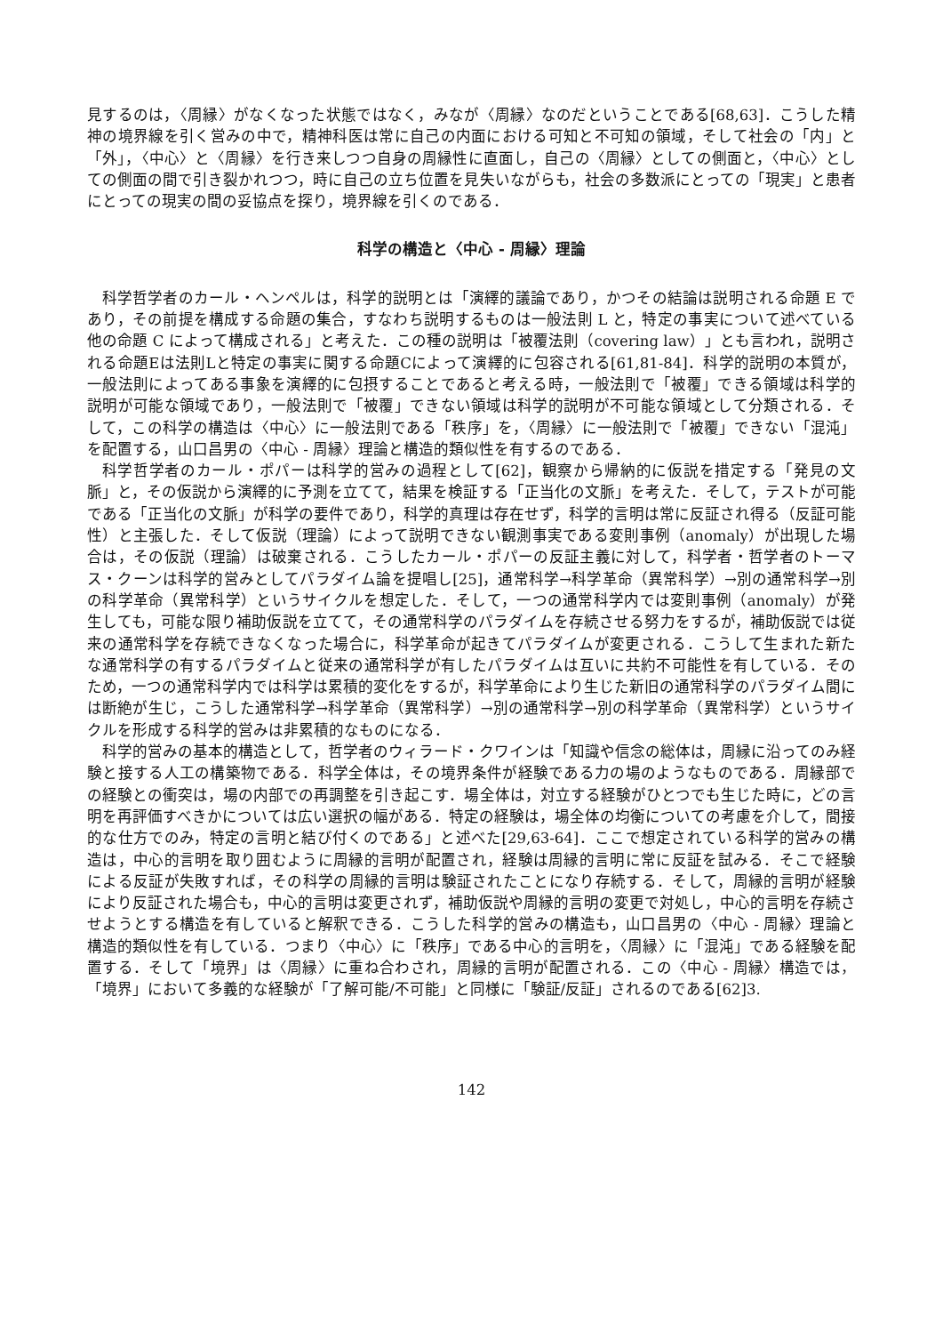見するのは，〈周縁〉がなくなった状態ではなく，みなが〈周縁〉なのだということである[68,63]．こうした精神の境界線を引く営みの中で，精神科医は常に自己の内面における可知と不可知の領域，そして社会の「内」と「外」，〈中心〉と〈周縁〉を行き来しつつ自身の周縁性に直面し，自己の〈周縁〉としての側面と，〈中心〉としての側面の間で引き裂かれつつ，時に自己の立ち位置を見失いながらも，社会の多数派にとっての「現実」と患者にとっての現実の間の妥協点を探り，境界線を引くのである．
科学の構造と〈中心 - 周縁〉理論
科学哲学者のカール・ヘンペルは，科学的説明とは「演繹的議論であり，かつその結論は説明される命題 E であり，その前提を構成する命題の集合，すなわち説明するものは一般法則 L と，特定の事実について述べている他の命題 C によって構成される」と考えた．この種の説明は「被覆法則（covering law）」とも言われ，説明される命題Eは法則Lと特定の事実に関する命題Cによって演繹的に包容される[61,81-84]．科学的説明の本質が，一般法則によってある事象を演繹的に包摂することであると考える時，一般法則で「被覆」できる領域は科学的説明が可能な領域であり，一般法則で「被覆」できない領域は科学的説明が不可能な領域として分類される．そして，この科学の構造は〈中心〉に一般法則である「秩序」を，〈周縁〉に一般法則で「被覆」できない「混沌」を配置する，山口昌男の〈中心 - 周縁〉理論と構造的類似性を有するのである．
科学哲学者のカール・ポパーは科学的営みの過程として[62]，観察から帰納的に仮説を措定する「発見の文脈」と，その仮説から演繹的に予測を立てて，結果を検証する「正当化の文脈」を考えた．そして，テストが可能である「正当化の文脈」が科学の要件であり，科学的真理は存在せず，科学的言明は常に反証され得る（反証可能性）と主張した．そして仮説（理論）によって説明できない観測事実である変則事例（anomaly）が出現した場合は，その仮説（理論）は破棄される．こうしたカール・ポパーの反証主義に対して，科学者・哲学者のトーマス・クーンは科学的営みとしてパラダイム論を提唱し[25]，通常科学→科学革命（異常科学）→別の通常科学→別の科学革命（異常科学）というサイクルを想定した．そして，一つの通常科学内では変則事例（anomaly）が発生しても，可能な限り補助仮説を立てて，その通常科学のパラダイムを存続させる努力をするが，補助仮説では従来の通常科学を存続できなくなった場合に，科学革命が起きてパラダイムが変更される．こうして生まれた新たな通常科学の有するパラダイムと従来の通常科学が有したパラダイムは互いに共約不可能性を有している．そのため，一つの通常科学内では科学は累積的変化をするが，科学革命により生じた新旧の通常科学のパラダイム間には断絶が生じ，こうした通常科学→科学革命（異常科学）→別の通常科学→別の科学革命（異常科学）というサイクルを形成する科学的営みは非累積的なものになる．
科学的営みの基本的構造として，哲学者のウィラード・クワインは「知識や信念の総体は，周縁に沿ってのみ経験と接する人工の構築物である．科学全体は，その境界条件が経験である力の場のようなものである．周縁部での経験との衝突は，場の内部での再調整を引き起こす．場全体は，対立する経験がひとつでも生じた時に，どの言明を再評価すべきかについては広い選択の幅がある．特定の経験は，場全体の均衡についての考慮を介して，間接的な仕方でのみ，特定の言明と結び付くのである」と述べた[29,63-64]．ここで想定されている科学的営みの構造は，中心的言明を取り囲むように周縁的言明が配置され，経験は周縁的言明に常に反証を試みる．そこで経験による反証が失敗すれば，その科学の周縁的言明は験証されたことになり存続する．そして，周縁的言明が経験により反証された場合も，中心的言明は変更されず，補助仮説や周縁的言明の変更で対処し，中心的言明を存続させようとする構造を有していると解釈できる．こうした科学的営みの構造も，山口昌男の〈中心 - 周縁〉理論と構造的類似性を有している．つまり〈中心〉に「秩序」である中心的言明を，〈周縁〉に「混沌」である経験を配置する．そして「境界」は〈周縁〉に重ね合わされ，周縁的言明が配置される．この〈中心 - 周縁〉構造では，「境界」において多義的な経験が「了解可能/不可能」と同様に「験証/反証」されるのである[62]3.
142